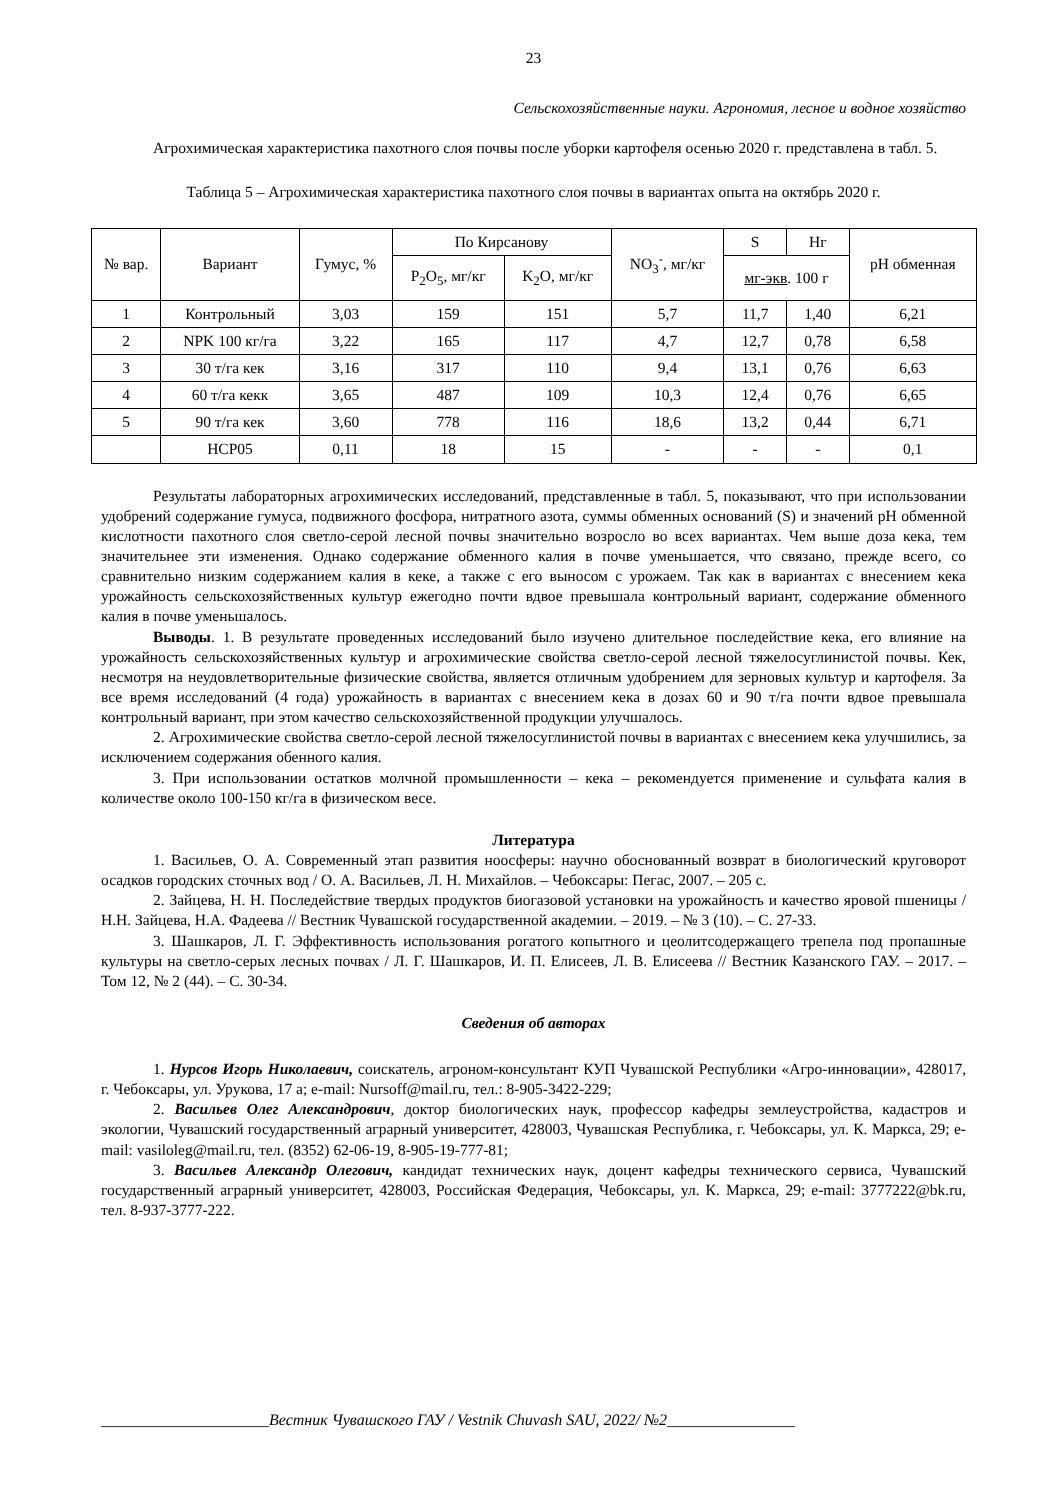23
Сельскохозяйственные науки. Агрономия, лесное и водное хозяйство
Агрохимическая характеристика пахотного слоя почвы после уборки картофеля осенью 2020 г. представлена в табл. 5.
Таблица 5 – Агрохимическая характеристика пахотного слоя почвы в вариантах опыта на октябрь 2020 г.
| № вар. | Вариант | Гумус, % | По Кирсанову | | NO<sub>3</sub><sup>-</sup>, мг/кг | S | Hг | pH обменная |
| --- | --- | --- | --- | --- | --- | --- | --- | --- |
| | | | P<sub>2</sub>O<sub>5</sub>, мг/кг | K<sub>2</sub>O, мг/кг | | мг-экв . 100 г | | |
| 1 | Контрольный | 3,03 | 159 | 151 | 5,7 | 11,7 | 1,40 | 6,21 |
| 2 | NPK 100 кг/га | 3,22 | 165 | 117 | 4,7 | 12,7 | 0,78 | 6,58 |
| 3 | 30 т/га кек | 3,16 | 317 | 110 | 9,4 | 13,1 | 0,76 | 6,63 |
| 4 | 60 т/га кекк | 3,65 | 487 | 109 | 10,3 | 12,4 | 0,76 | 6,65 |
| 5 | 90 т/га кек | 3,60 | 778 | 116 | 18,6 | 13,2 | 0,44 | 6,71 |
| | НСР05 | 0,11 | 18 | 15 | - | - | - | 0,1 |
Результаты лабораторных агрохимических исследований, представленные в табл. 5, показывают, что при использовании удобрений содержание гумуса, подвижного фосфора, нитратного азота, суммы обменных оснований (S) и значений pH обменной кислотности пахотного слоя светло-серой лесной почвы значительно возросло во всех вариантах. Чем выше доза кека, тем значительнее эти изменения. Однако содержание обменного калия в почве уменьшается, что связано, прежде всего, со сравнительно низким содержанием калия в кеке, а также с его выносом с урожаем. Так как в вариантах с внесением кека урожайность сельскохозяйственных культур ежегодно почти вдвое превышала контрольный вариант, содержание обменного калия в почве уменьшалось.
Выводы. 1. В результате проведенных исследований было изучено длительное последействие кека, его влияние на урожайность сельскохозяйственных культур и агрохимические свойства светло-серой лесной тяжелосуглинистой почвы. Кек, несмотря на неудовлетворительные физические свойства, является отличным удобрением для зерновых культур и картофеля. За все время исследований (4 года) урожайность в вариантах с внесением кека в дозах 60 и 90 т/га почти вдвое превышала контрольный вариант, при этом качество сельскохозяйственной продукции улучшалось.
2. Агрохимические свойства светло-серой лесной тяжелосуглинистой почвы в вариантах с внесением кека улучшились, за исключением содержания обенного калия.
3. При использовании остатков молчной промышленности – кека – рекомендуется применение и сульфата калия в количестве около 100-150 кг/га в физическом весе.
Литература
1. Васильев, О. А. Современный этап развития ноосферы: научно обоснованный возврат в биологический круговорот осадков городских сточных вод / О. А. Васильев, Л. Н. Михайлов. – Чебоксары: Пегас, 2007. – 205 с.
2. Зайцева, Н. Н. Последействие твердых продуктов биогазовой установки на урожайность и качество яровой пшеницы / Н.Н. Зайцева, Н.А. Фадеева // Вестник Чувашской государственной академии. – 2019. – № 3 (10). – С. 27-33.
3. Шашкаров, Л. Г. Эффективность использования рогатого копытного и цеолитсодержащего трепела под пропашные культуры на светло-серых лесных почвах / Л. Г. Шашкаров, И. П. Елисеев, Л. В. Елисеева // Вестник Казанского ГАУ. – 2017. – Том 12, № 2 (44). – С. 30-34.
Сведения об авторах
1. Нурсов Игорь Николаевич, соискатель, агроном-консультант КУП Чувашской Республики «Агро-инновации», 428017, г. Чебоксары, ул. Урукова, 17 а; e-mail: Nursoff@mail.ru, тел.: 8-905-3422-229;
2. Васильев Олег Александрович, доктор биологических наук, профессор кафедры землеустройства, кадастров и экологии, Чувашский государственный аграрный университет, 428003, Чувашская Республика, г. Чебоксары, ул. К. Маркса, 29; e-mail: vasiloleg@mail.ru, тел. (8352) 62-06-19, 8-905-19-777-81;
3. Васильев Александр Олегович, кандидат технических наук, доцент кафедры технического сервиса, Чувашский государственный аграрный университет, 428003, Российская Федерация, Чебоксары, ул. К. Маркса, 29; e-mail: 3777222@bk.ru, тел. 8-937-3777-222.
_____________________Вестник Чувашского ГАУ / Vestnik Chuvash SAU, 2022/ №2________________